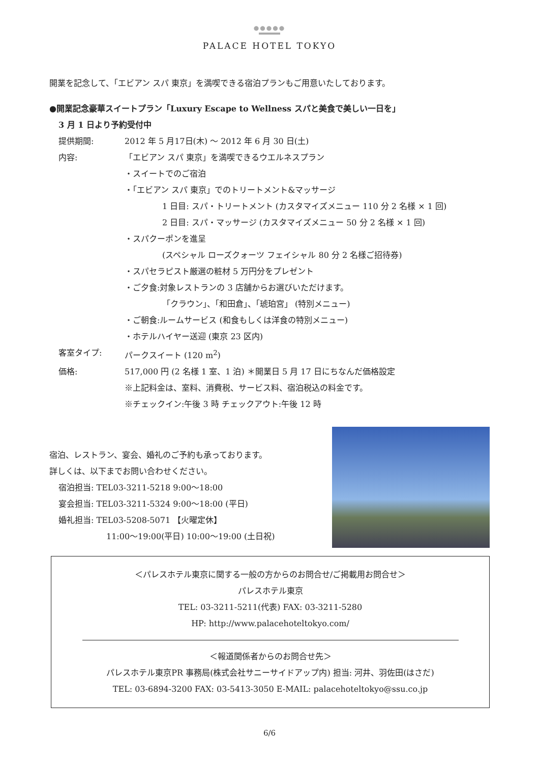●●●●●
PALACE HOTEL TOKYO
開業を記念して、「エビアン スパ 東京」を満喫できる宿泊プランもご用意いたしております。
●開業記念豪華スイートプラン「Luxury Escape to Wellness スパと美食で美しい一日を」
3 月 1 日より予約受付中
提供期間: 2012 年 5 月17日(木) ～ 2012 年 6 月 30 日(土)
内容: 「エビアン スパ 東京」を満喫できるウエルネスプラン
・スイートでのご宿泊
・「エビアン スパ 東京」でのトリートメント&マッサージ
1 日目: スパ・トリートメント (カスタマイズメニュー 110 分 2 名様 × 1 回)
2 日目: スパ・マッサージ (カスタマイズメニュー 50 分 2 名様 × 1 回)
・スパクーポンを進呈
(スペシャル ローズクォーツ フェイシャル 80 分 2 名様ご招待券)
・スパセラピスト厳選の粧材 5 万円分をプレゼント
・ご夕食:対象レストランの 3 店舗からお選びいただけます。
「クラウン」、「和田倉」、「琥珀宮」 (特別メニュー)
・ご朝食:ルームサービス (和食もしくは洋食の特別メニュー)
・ホテルハイヤー送迎 (東京 23 区内)
客室タイプ: パークスイート (120 m<sup>2</sup>)
価格: 517,000 円 (2 名様 1 室、1 泊) ＊開業日 5 月 17 日にちなんだ価格設定
※上記料金は、室料、消費税、サービス料、宿泊税込の料金です。
※チェックイン:午後 3 時 チェックアウト:午後 12 時
宿泊、レストラン、宴会、婚礼のご予約も承っております。
詳しくは、以下までお問い合わせください。
宿泊担当: TEL03-3211-5218 9:00～18:00
宴会担当: TEL03-3211-5324 9:00～18:00 (平日)
婚礼担当: TEL03-5208-5071 【火曜定休】
11:00～19:00(平日) 10:00～19:00 (土日祝)
＜パレスホテル東京に関する一般の方からのお問合せ/ご掲載用お問合せ＞
パレスホテル東京
TEL: 03-3211-5211(代表) FAX: 03-3211-5280
HP: http://www.palacehoteltokyo.com/
＜報道関係者からのお問合せ先＞
パレスホテル東京PR 事務局(株式会社サニーサイドアップ内) 担当: 河井、羽佐田(はさだ)
TEL: 03-6894-3200 FAX: 03-5413-3050 E-MAIL: palacehoteltokyo@ssu.co.jp
6/6